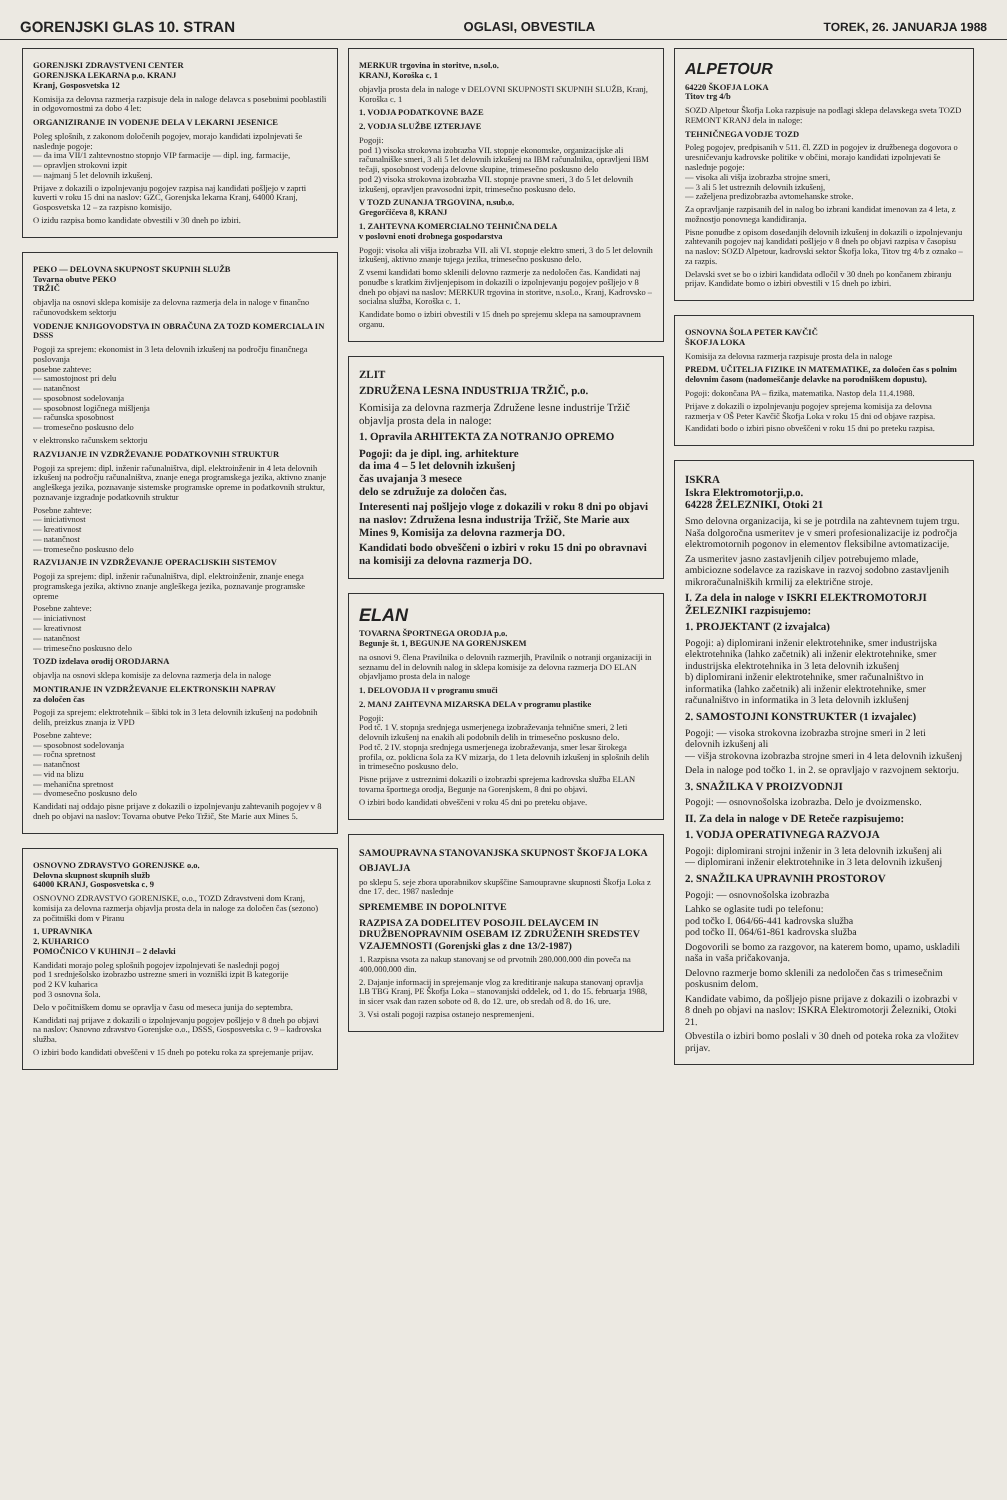GORENJSKI GLAS 10. STRAN OGLASI, OBVESTILA TOREK, 26. JANUARJA 1988
GORENJSKI ZDRAVSTVENI CENTER
GORENJSKA LEKARNA p.o. KRANJ
Kranj, Gosposvetska 12
Komisija za delovna razmerja razpisuje dela in naloge delavca s posebnimi pooblastili in odgovornostmi za dobo 4 let:
ORGANIZIRANJE IN VODENJE DELA V LEKARNI JESENICE
Poleg splošnih, z zakonom določenih pogojev, morajo kandidati izpolnjevati še naslednje pogoje:
— da ima VII/1 zahtevnostno stopnjo VIP farmacije — dipl. ing. farmacije,
— opravljen strokovni izpit
— najmanj 5 let delovnih izkušenj.
Prijave z dokazili o izpolnjevanju pogojev razpisa naj kandidati pošljejo v zaprti kuverti v roku 15 dni na naslov: GZC, Gorenjska lekarna Kranj, 64000 Kranj, Gosposvetska 12 – za razpisno komisijo.
O izidu razpisa bomo kandidate obvestili v 30 dneh po izbiri.
PEKO — DELOVNA SKUPNOST SKUPNIH SLUŽB
Tovarna obutve PEKO
TRŽIČ
objavlja na osnovi sklepa komisije za delovna razmerja dela in naloge v finančno računovodskem sektorju
VODENJE KNJIGOVODSTVA IN OBRAČUNA ZA TOZD KOMERCIALA IN DSSS
Pogoji za sprejem: ekonomist in 3 leta delovnih izkušenj na področju finančnega poslovanja
posebne zahteve:
— samostojnost pri delu
— natančnost
— sposobnost sodelovanja
— sposobnost logičnega mišljenja
— računska sposobnost
— tromesečno poskusno delo
v elektronsko računskem sektorju
RAZVIJANJE IN VZDRŽEVANJE PODATKOVNIH STRUKTUR
Pogoji za sprejem: dipl. inženir računalništva, dipl. elektroinženir in 4 leta delovnih izkušenj na področju računalništva, znanje enega programskega jezika, aktivno znanje angleškega jezika, poznavanje sistemske programske opreme in podatkovnih struktur, poznavanje izgradnje podatkovnih struktur
Posebne zahteve:
— iniciativnost
— kreativnost
— natančnost
— tromesečno poskusno delo
RAZVIJANJE IN VZDRŽEVANJE OPERACIJSKIH SISTEMOV
Pogoji za sprejem: dipl. inženir računalništva, dipl. elektroinženir, znanje enega programskega jezika, aktivno znanje angleškega jezika, poznavanje programske opreme
Posebne zahteve:
— iniciativnost
— kreativnost
— natančnost
— trimesečno poskusno delo
TOZD izdelava orodij ORODJARNA
objavlja na osnovi sklepa komisije za delovna razmerja dela in naloge
MONTIRANJE IN VZDRŽEVANJE ELEKTRONSKIH NAPRAV
za določen čas
Pogoji za sprejem: elektrotehnik – šibki tok in 3 leta delovnih izkušenj na podobnih delih, preizkus znanja iz VPD
Posebne zahteve:
— sposobnost sodelovanja
— ročna spretnost
— natančnost
— vid na blizu
— mehanična spretnost
— dvomesečno poskusno delo
Kandidati naj oddajo pisne prijave z dokazili o izpolnjevanju zahtevanih pogojev v 8 dneh po objavi na naslov: Tovarna obutve Peko Tržič, Ste Marie aux Mines 5.
OSNOVNO ZDRAVSTVO GORENJSKE o.o.
Delovna skupnost skupnih služb
64000 KRANJ, Gosposvetska c. 9
OSNOVNO ZDRAVSTVO GORENJSKE, o.o., TOZD Zdravstveni dom Kranj, komisija za delovna razmerja objavlja prosta dela in naloge za določen čas (sezono) za počitniški dom v Piranu
1. UPRAVNIKA
2. KUHARICO
POMOČNICO V KUHINJI – 2 delavki
Kandidati morajo poleg splošnih pogojev izpolnjevati še naslednji pogoj
pod 1 srednješolsko izobrazbo ustrezne smeri in vozniški izpit B kategorije
pod 2 KV kuharica
pod 3 osnovna šola.
Delo v počitniškem domu se opravlja v času od meseca junija do septembra.
Kandidati naj prijave z dokazili o izpolnjevanju pogojev pošljejo v 8 dneh po objavi na naslov: Osnovno zdravstvo Gorenjske o.o., DSSS, Gosposvetska c. 9 – kadrovska služba.
O izbiri bodo kandidati obveščeni v 15 dneh po poteku roka za sprejemanje prijav.
MERKUR trgovina in storitve, n.sol.o.
KRANJ, Koroška c. 1
objavlja prosta dela in naloge v DELOVNI SKUPNOSTI SKUPNIH SLUŽB, Kranj, Koroška c. 1
1. VODJA PODATKOVNE BAZE
2. VODJA SLUŽBE IZTERJAVE
Pogoji:
pod 1) visoka strokovna izobrazba VII. stopnje ekonomske, organizacijske ali računalniške smeri, 3 ali 5 let delovnih izkušenj na IBM računalniku, opravljeni IBM tečaji, sposobnost vodenja delovne skupine, trimesečno poskusno delo
pod 2) visoka strokovna izobrazba VII. stopnje pravne smeri, 3 do 5 let delovnih izkušenj, opravljen pravosodni izpit, trimesečno poskusno delo.
V TOZD ZUNANJA TRGOVINA, n.sub.o.
Gregorčičeva 8, KRANJ
1. ZAHTEVNA KOMERCIALNO TEHNIČNA DELA
v poslovni enoti drobnega gospodarstva
Pogoji: visoka ali višja izobrazba VII. ali VI. stopnje elektro smeri, 3 do 5 let delovnih izkušenj, aktivno znanje tujega jezika, trimesečno poskusno delo.
Z vsemi kandidati bomo sklenili delovno razmerje za nedoločen čas. Kandidati naj ponudbe s kratkim življenjepisom in dokazili o izpolnjevanju pogojev pošljejo v 8 dneh po objavi na naslov: MERKUR trgovina in storitve, n.sol.o., Kranj, Kadrovsko – socialna služba, Koroška c. 1.
Kandidate bomo o izbiri obvestili v 15 dneh po sprejemu sklepa na samoupravnem organu.
ZLIT
ZDRUŽENA LESNA INDUSTRIJA TRŽIČ, p.o.
Komisija za delovna razmerja Združene lesne industrije Tržič objavlja prosta dela in naloge:
1. Opravila ARHITEKTA ZA NOTRANJO OPREMO
Pogoji: da je dipl. ing. arhitekture
da ima 4 – 5 let delovnih izkušenj
čas uvajanja 3 mesece
delo se združuje za določen čas.
Interesenti naj pošljejo vloge z dokazili v roku 8 dni po objavi na naslov: Združena lesna industrija Tržič, Ste Marie aux Mines 9, Komisija za delovna razmerja DO.
Kandidati bodo obveščeni o izbiri v roku 15 dni po obravnavi na komisiji za delovna razmerja DO.
ELAN
TOVARNA ŠPORTNEGA ORODJA p.o.
Begunje št. 1, BEGUNJE NA GORENJSKEM
na osnovi 9. člena Pravilnika o delovnih razmerjih, Pravilnik o notranji organizaciji in seznamu del in delovnih nalog in sklepa komisije za delovna razmerja DO ELAN objavljamo prosta dela in naloge
1. DELOVODJA II v programu smuči
2. MANJ ZAHTEVNA MIZARSKA DELA v programu plastike
Pogoji:
Pod tč. 1 V. stopnja srednjega usmerjenega izobraževanja tehnične smeri, 2 leti delovnih izkušenj na enakih ali podobnih delih in trimesečno poskusno delo.
Pod tč. 2 IV. stopnja srednjega usmerjenega izobraževanja, smer lesar širokega profila, oz. poklicna šola za KV mizarja, do 1 leta delovnih izkušenj in splošnih delih in trimesečno poskusno delo.
Pisne prijave z ustreznimi dokazili o izobrazbi sprejema kadrovska služba ELAN tovarna športnega orodja, Begunje na Gorenjskem, 8 dni po objavi.
O izbiri bodo kandidati obveščeni v roku 45 dni po preteku objave.
SAMOUPRAVNA STANOVANJSKA SKUPNOST ŠKOFJA LOKA
OBJAVLJA
po sklepu 5. seje zbora uporabnikov skupščine Samoupravne skupnosti Škofja Loka z dne 17. dec. 1987 naslednje
SPREMEMBE IN DOPOLNITVE
RAZPISA ZA DODELITEV POSOJIL DELAVCEM IN DRUŽBENOPRAVNIM OSEBAM IZ ZDRUŽENIH SREDSTEV VZAJEMNOSTI (Gorenjski glas z dne 13/2-1987)
1. Razpisna vsota za nakup stanovanj se od prvotnih 280.000.000 din poveča na 400.000.000 din.
2. Dajanje informacij in sprejemanje vlog za kreditiranje nakupa stanovanj opravlja LB TBG Kranj, PE Škofja Loka – stanovanjski oddelek, od 1. do 15. februarja 1988, in sicer vsak dan razen sobote od 8. do 12. ure, ob sredah od 8. do 16. ure.
3. Vsi ostali pogoji razpisa ostanejo nespremenjeni.
ALPETOUR
64220 ŠKOFJA LOKA
Titov trg 4/b
SOZD Alpetour Škofja Loka razpisuje na podlagi sklepa delavskega sveta TOZD REMONT KRANJ dela in naloge:
TEHNIČNEGA VODJE TOZD
Poleg pogojev, predpisanih v 511. čl. ZZD in pogojev iz družbenega dogovora o uresničevanju kadrovske politike v občini, morajo kandidati izpolnjevati še naslednje pogoje:
— visoka ali višja izobrazba strojne smeri,
— 3 ali 5 let ustreznih delovnih izkušenj,
— zaželjena predizobrazba avtomehanske stroke.
Za opravljanje razpisanih del in nalog bo izbrani kandidat imenovan za 4 leta, z možnostjo ponovnega kandidiranja.
Pisne ponudbe z opisom dosedanjih delovnih izkušenj in dokazili o izpolnjevanju zahtevanih pogojev naj kandidati pošljejo v 8 dneh po objavi razpisa v časopisu na naslov: SOZD Alpetour, kadrovski sektor Škofja loka, Titov trg 4/b z oznako – za razpis.
Delavski svet se bo o izbiri kandidata odločil v 30 dneh po končanem zbiranju prijav. Kandidate bomo o izbiri obvestili v 15 dneh po izbiri.
OSNOVNA ŠOLA PETER KAVČIČ
ŠKOFJA LOKA
Komisija za delovna razmerja razpisuje prosta dela in naloge
PREDM. UČITELJA FIZIKE IN MATEMATIKE, za določen čas s polnim delovnim časom (nadomeščanje delavke na porodniškem dopustu).
Pogoji: dokončana PA – fizika, matematika. Nastop dela 11.4.1988.
Prijave z dokazili o izpolnjevanju pogojev sprejema komisija za delovna razmerja v OŠ Peter Kavčič Škofja Loka v roku 15 dni od objave razpisa.
Kandidati bodo o izbiri pisno obveščeni v roku 15 dni po preteku razpisa.
ISKRA
Iskra Elektromotorji,p.o.
64228 ŽELEZNIKI, Otoki 21
Smo delovna organizacija, ki se je potrdila na zahtevnem tujem trgu. Naša dolgoročna usmeritev je v smeri profesionalizacije iz področja elektromotornih pogonov in elementov fleksibilne avtomatizacije.
Za usmeritev jasno zastavljenih ciljev potrebujemo mlade, ambiciozne sodelavce za raziskave in razvoj sodobno zastavljenih mikroračunalniških krmilij za električne stroje.
I. Za dela in naloge v ISKRI ELEKTROMOTORJI ŽELEZNIKI razpisujemo:
1. PROJEKTANT (2 izvajalca)
Pogoji: a) diplomirani inženir elektrotehnike, smer industrijska elektrotehnika (lahko začetnik) ali inženir elektrotehnike, smer industrijska elektrotehnika in 3 leta delovnih izkušenj
b) diplomirani inženir elektrotehnike, smer računalništvo in informatika (lahko začetnik) ali inženir elektrotehnike, smer računalništvo in informatika in 3 leta delovnih izklušenj
2. SAMOSTOJNI KONSTRUKTER (1 izvajalec)
Pogoji: — visoka strokovna izobrazba strojne smeri in 2 leti delovnih izkušenj ali
— višja strokovna izobrazba strojne smeri in 4 leta delovnih izkušenj
Dela in naloge pod točko 1. in 2. se opravljajo v razvojnem sektorju.
3. SNAŽILKA V PROIZVODNJI
Pogoji: — osnovnošolska izobrazba. Delo je dvoizmensko.
II. Za dela in naloge v DE Reteče razpisujemo:
1. VODJA OPERATIVNEGA RAZVOJA
Pogoji: diplomirani strojni inženir in 3 leta delovnih izkušenj ali
— diplomirani inženir elektrotehnike in 3 leta delovnih izkušenj
2. SNAŽILKA UPRAVNIH PROSTOROV
Pogoji: — osnovnošolska izobrazba
Lahko se oglasite tudi po telefonu:
pod točko I. 064/66-441 kadrovska služba
pod točko II. 064/61-861 kadrovska služba
Dogovorili se bomo za razgovor, na katerem bomo, upamo, uskladili naša in vaša pričakovanja.
Delovno razmerje bomo sklenili za nedoločen čas s trimesečnim poskusnim delom.
Kandidate vabimo, da pošljejo pisne prijave z dokazili o izobrazbi v 8 dneh po objavi na naslov: ISKRA Elektromotorji Železniki, Otoki 21.
Obvestila o izbiri bomo poslali v 30 dneh od poteka roka za vložitev prijav.